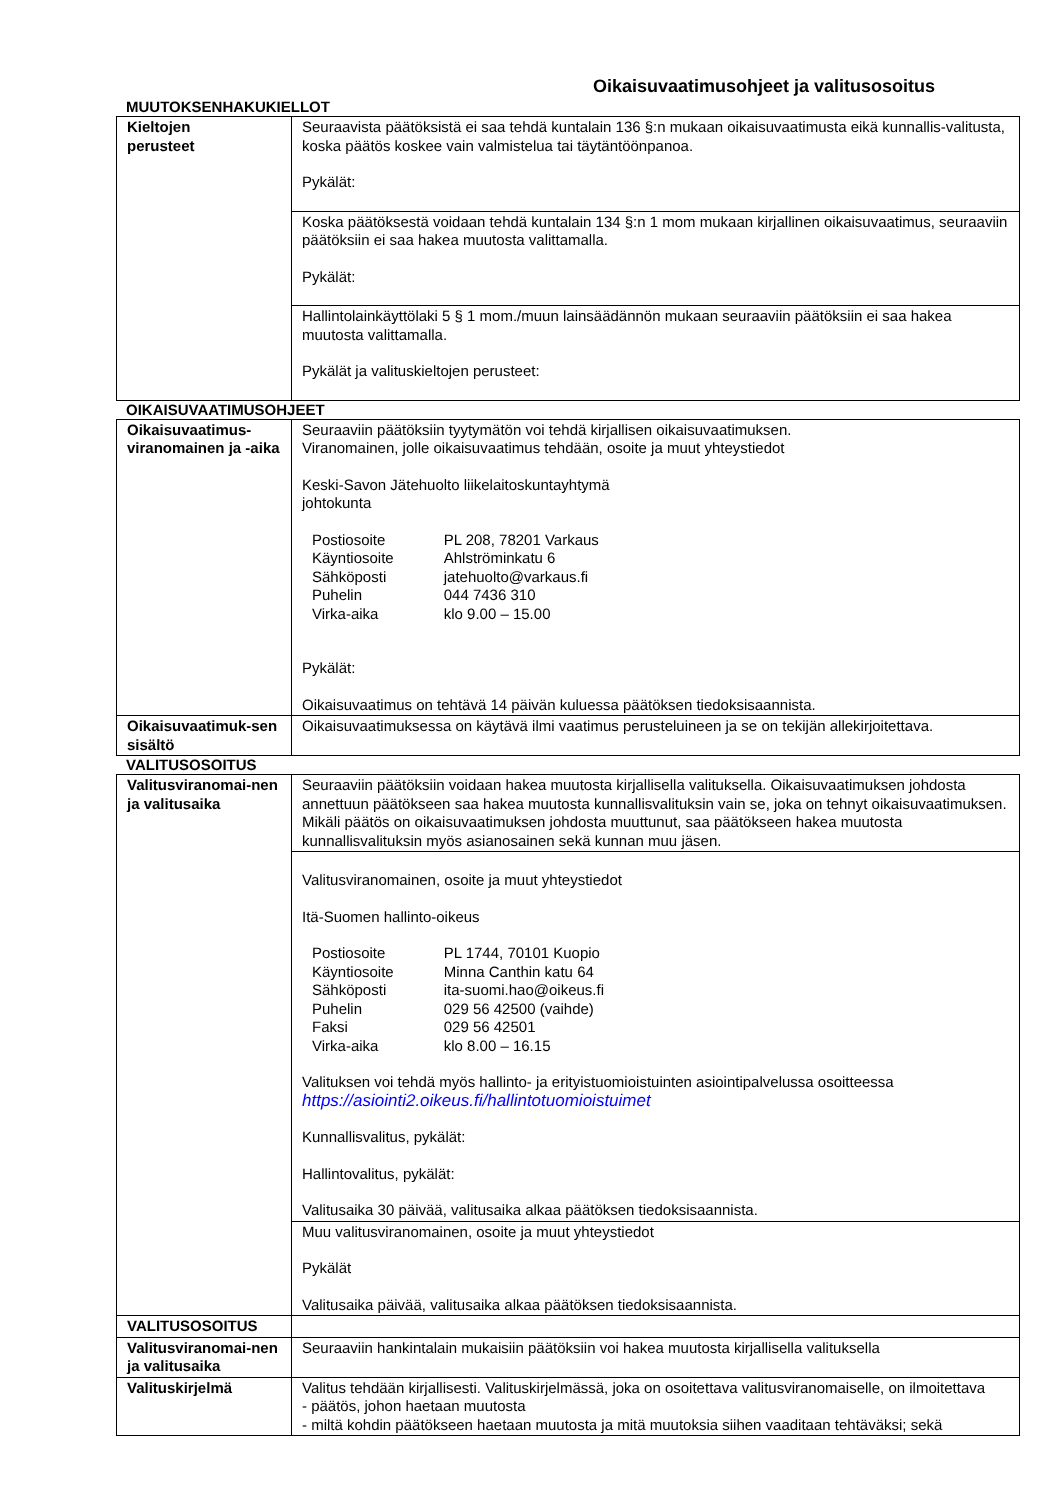Oikaisuvaatimusohjeet ja valitusosoitus
MUUTOKSENHAKUKIELLOT
| Kieltojen perusteet | Seuraavista päätöksistä ei saa tehdä kuntalain 136 §:n mukaan oikaisuvaatimusta eikä kunnallis-valitusta, koska päätös koskee vain valmistelua tai täytäntöönpanoa. Pykälät: |
| | Koska päätöksestä voidaan tehdä kuntalain 134 §:n 1 mom mukaan kirjallinen oikaisuvaatimus, seuraaviin päätöksiin ei saa hakea muutosta valittamalla. Pykälät: |
| | Hallintolainkäyttölaki 5 § 1 mom./muun lainsäädännön mukaan seuraaviin päätöksiin ei saa hakea muutosta valittamalla. Pykälät ja valituskieltojen perusteet: |
OIKAISUVAATIMUSOHJEET
| Oikaisuvaatimus-viranomainen ja -aika | Seuraaviin päätöksiin tyytymätön voi tehdä kirjallisen oikaisuvaatimuksen. Viranomainen, jolle oikaisuvaatimus tehdään, osoite ja muut yhteystiedot Keski-Savon Jätehuolto liikelaitoskuntayhtymä johtokunta / Postiosoite / PL 208, 78201 Varkaus / / Käyntiosoite / Ahlströminkatu 6 / / Sähköposti / jatehuolto@varkaus.fi / / Puhelin / 044 7436 310 / / Virka-aika / klo 9.00 – 15.00 / Pykälät: Oikaisuvaatimus on tehtävä 14 päivän kuluessa päätöksen tiedoksisaannista. |
| Oikaisuvaatimuk-sen sisältö | Oikaisuvaatimuksessa on käytävä ilmi vaatimus perusteluineen ja se on tekijän allekirjoitettava. |
VALITUSOSOITUS
| Valitusviranomai-nen ja valitusaika | Seuraaviin päätöksiin voidaan hakea muutosta kirjallisella valituksella. Oikaisuvaatimuksen johdosta annettuun päätökseen saa hakea muutosta kunnallisvalituksin vain se, joka on tehnyt oikaisuvaatimuksen. Mikäli päätös on oikaisuvaatimuksen johdosta muuttunut, saa päätökseen hakea muutosta kunnallisvalituksin myös asianosainen sekä kunnan muu jäsen. |
| | Valitusviranomainen, osoite ja muut yhteystiedot Itä-Suomen hallinto-oikeus / Postiosoite / PL 1744, 70101 Kuopio / / Käyntiosoite / Minna Canthin katu 64 / / Sähköposti / ita-suomi.hao@oikeus.fi / / Puhelin / 029 56 42500 (vaihde) / / Faksi / 029 56 42501 / / Virka-aika / klo 8.00 – 16.15 / Valituksen voi tehdä myös hallinto- ja erityistuomioistuinten asiointipalvelussa osoitteessa https://asiointi2.oikeus.fi/hallintotuomioistuimet Kunnallisvalitus, pykälät: Hallintovalitus, pykälät: Valitusaika 30 päivää, valitusaika alkaa päätöksen tiedoksisaannista. |
| | Muu valitusviranomainen, osoite ja muut yhteystiedot Pykälät Valitusaika päivää, valitusaika alkaa päätöksen tiedoksisaannista. |
| VALITUSOSOITUS | |
| Valitusviranomai-nen ja valitusaika | Seuraaviin hankintalain mukaisiin päätöksiin voi hakea muutosta kirjallisella valituksella |
| Valituskirjelmä | Valitus tehdään kirjallisesti. Valituskirjelmässä, joka on osoitettava valitusviranomaiselle, on ilmoitettava - päätös, johon haetaan muutosta - miltä kohdin päätökseen haetaan muutosta ja mitä muutoksia siihen vaaditaan tehtäväksi; sekä |